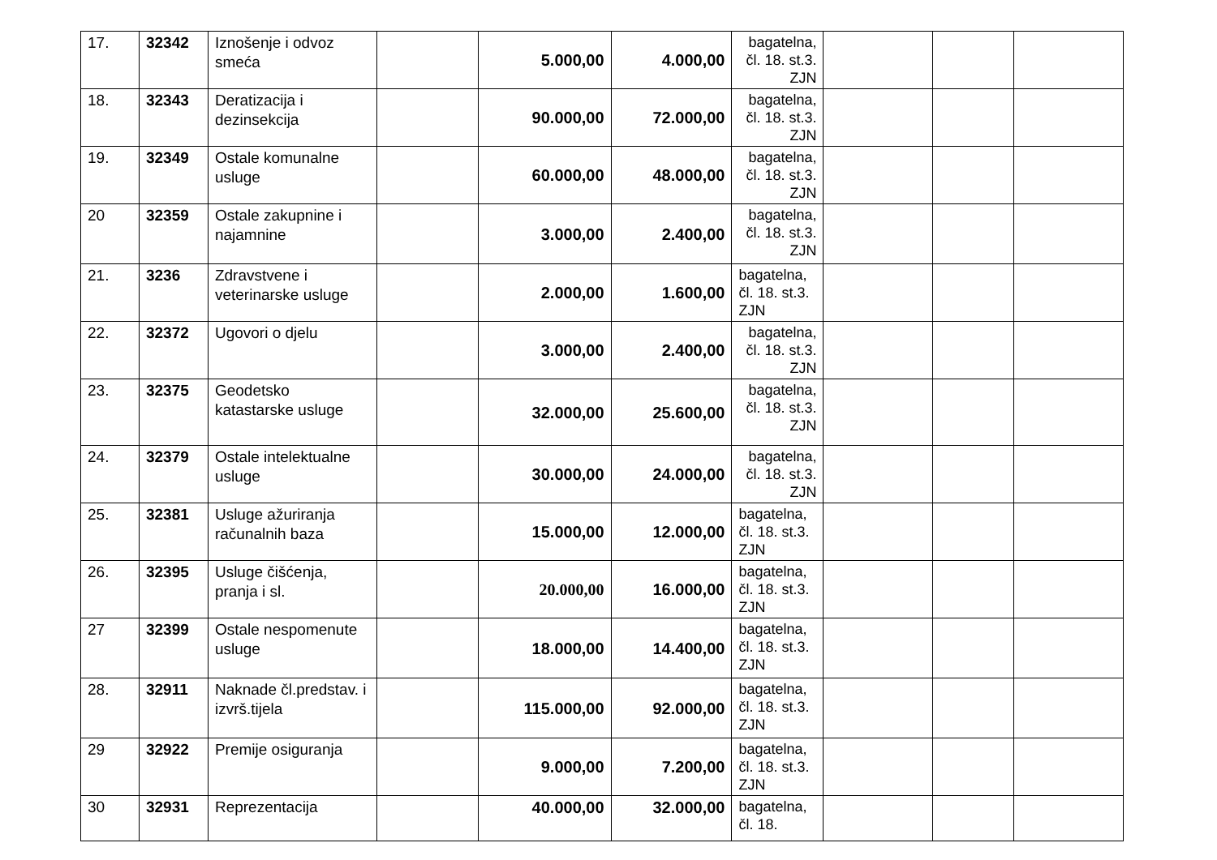| 17. | 32342 | Iznošenje i odvoz smeća | | 5.000,00 | 4.000,00 | bagatelna, čl. 18. st.3. ZJN | | | |
| 18. | 32343 | Deratizacija i dezinsekcija | | 90.000,00 | 72.000,00 | bagatelna, čl. 18. st.3. ZJN | | | |
| 19. | 32349 | Ostale komunalne usluge | | 60.000,00 | 48.000,00 | bagatelna, čl. 18. st.3. ZJN | | | |
| 20 | 32359 | Ostale zakupnine i najamnine | | 3.000,00 | 2.400,00 | bagatelna, čl. 18. st.3. ZJN | | | |
| 21. | 3236 | Zdravstvene i veterinarske usluge | | 2.000,00 | 1.600,00 | bagatelna, čl. 18. st.3. ZJN | | | |
| 22. | 32372 | Ugovori o djelu | | 3.000,00 | 2.400,00 | bagatelna, čl. 18. st.3. ZJN | | | |
| 23. | 32375 | Geodetsko katastarske usluge | | 32.000,00 | 25.600,00 | bagatelna, čl. 18. st.3. ZJN | | | |
| 24. | 32379 | Ostale intelektualne usluge | | 30.000,00 | 24.000,00 | bagatelna, čl. 18. st.3. ZJN | | | |
| 25. | 32381 | Usluge ažuriranja računalnih baza | | 15.000,00 | 12.000,00 | bagatelna, čl. 18. st.3. ZJN | | | |
| 26. | 32395 | Usluge čišćenja, pranja i sl. | | 20.000,00 | 16.000,00 | bagatelna, čl. 18. st.3. ZJN | | | |
| 27 | 32399 | Ostale nespomenute usluge | | 18.000,00 | 14.400,00 | bagatelna, čl. 18. st.3. ZJN | | | |
| 28. | 32911 | Naknade čl.predstav. i izvrš.tijela | | 115.000,00 | 92.000,00 | bagatelna, čl. 18. st.3. ZJN | | | |
| 29 | 32922 | Premije osiguranja | | 9.000,00 | 7.200,00 | bagatelna, čl. 18. st.3. ZJN | | | |
| 30 | 32931 | Reprezentacija | | 40.000,00 | 32.000,00 | bagatelna, čl. 18. | | | |